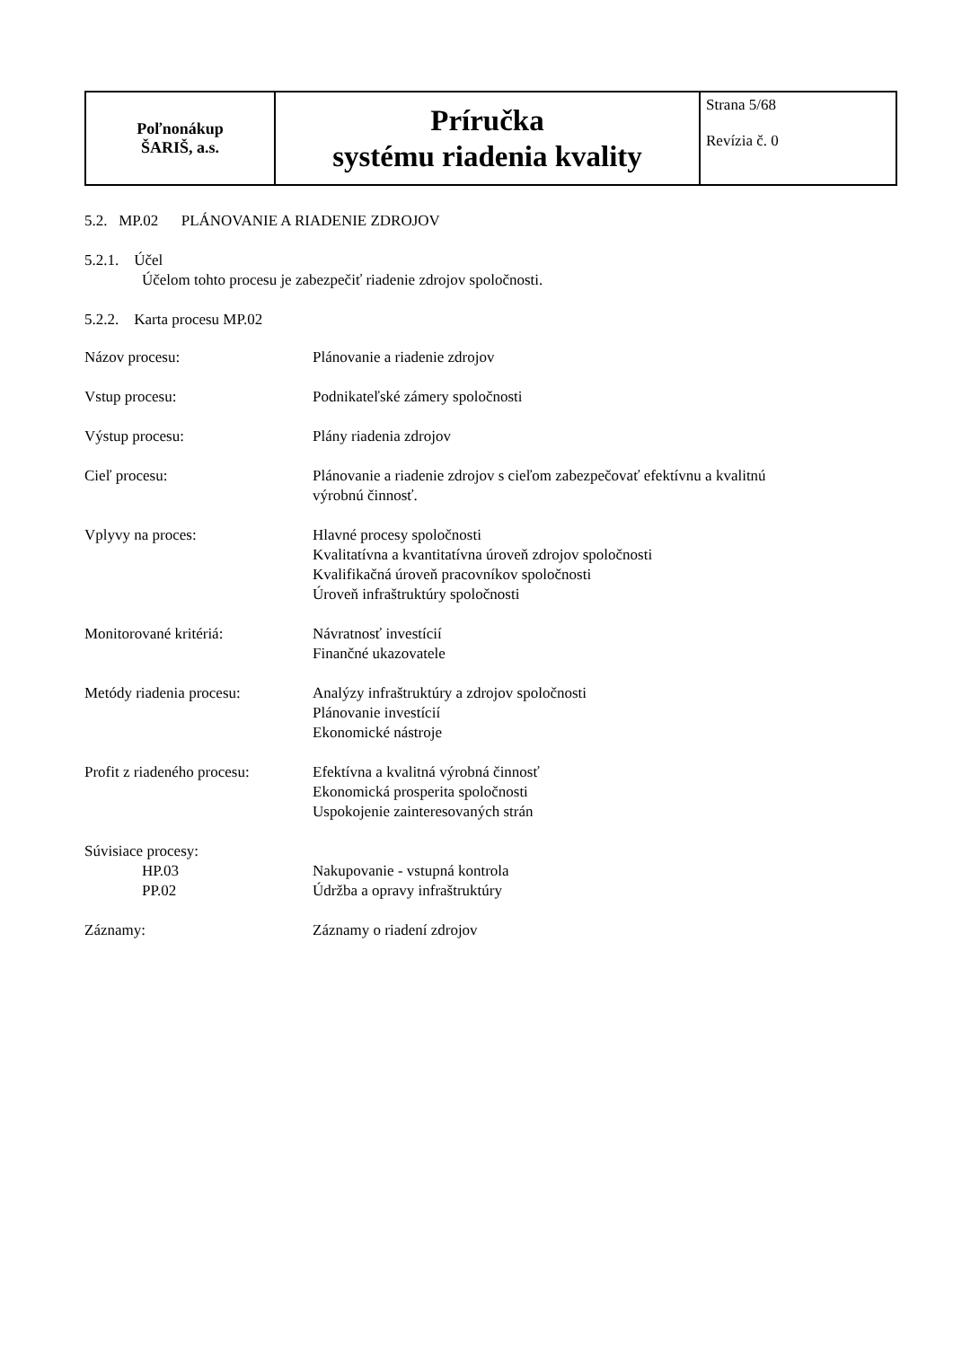| Poľnonákup ŠARIŠ, a.s. | Príručka systému riadenia kvality | Strana 5/68 Revízia č. 0 |
5.2. MP.02 PLÁNOVANIE A RIADENIE ZDROJOV
5.2.1. Účel
Účelom tohto procesu je zabezpečiť riadenie zdrojov spoločnosti.
5.2.2. Karta procesu MP.02
| Názov procesu: | Plánovanie a riadenie zdrojov |
| Vstup procesu: | Podnikateľské zámery spoločnosti |
| Výstup procesu: | Plány riadenia zdrojov |
| Cieľ procesu: | Plánovanie a riadenie zdrojov s cieľom zabezpečovať efektívnu a kvalitnú výrobnú činnosť. |
| Vplyvy na proces: | Hlavné procesy spoločnosti Kvalitatívna a kvantitatívna úroveň zdrojov spoločnosti Kvalifikačná úroveň pracovníkov spoločnosti Úroveň infraštruktúry spoločnosti |
| Monitorované kritériá: | Návratnosť investícií Finančné ukazovatele |
| Metódy riadenia procesu: | Analýzy infraštruktúry a zdrojov spoločnosti Plánovanie investícií Ekonomické nástroje |
| Profit z riadeného procesu: | Efektívna a kvalitná výrobná činnosť Ekonomická prosperita spoločnosti Uspokojenie zainteresovaných strán |
| Súvisiace procesy: HP.03 PP.02 | Nakupovanie - vstupná kontrola Údržba a opravy infraštruktúry |
| Záznamy: | Záznamy o riadení zdrojov |